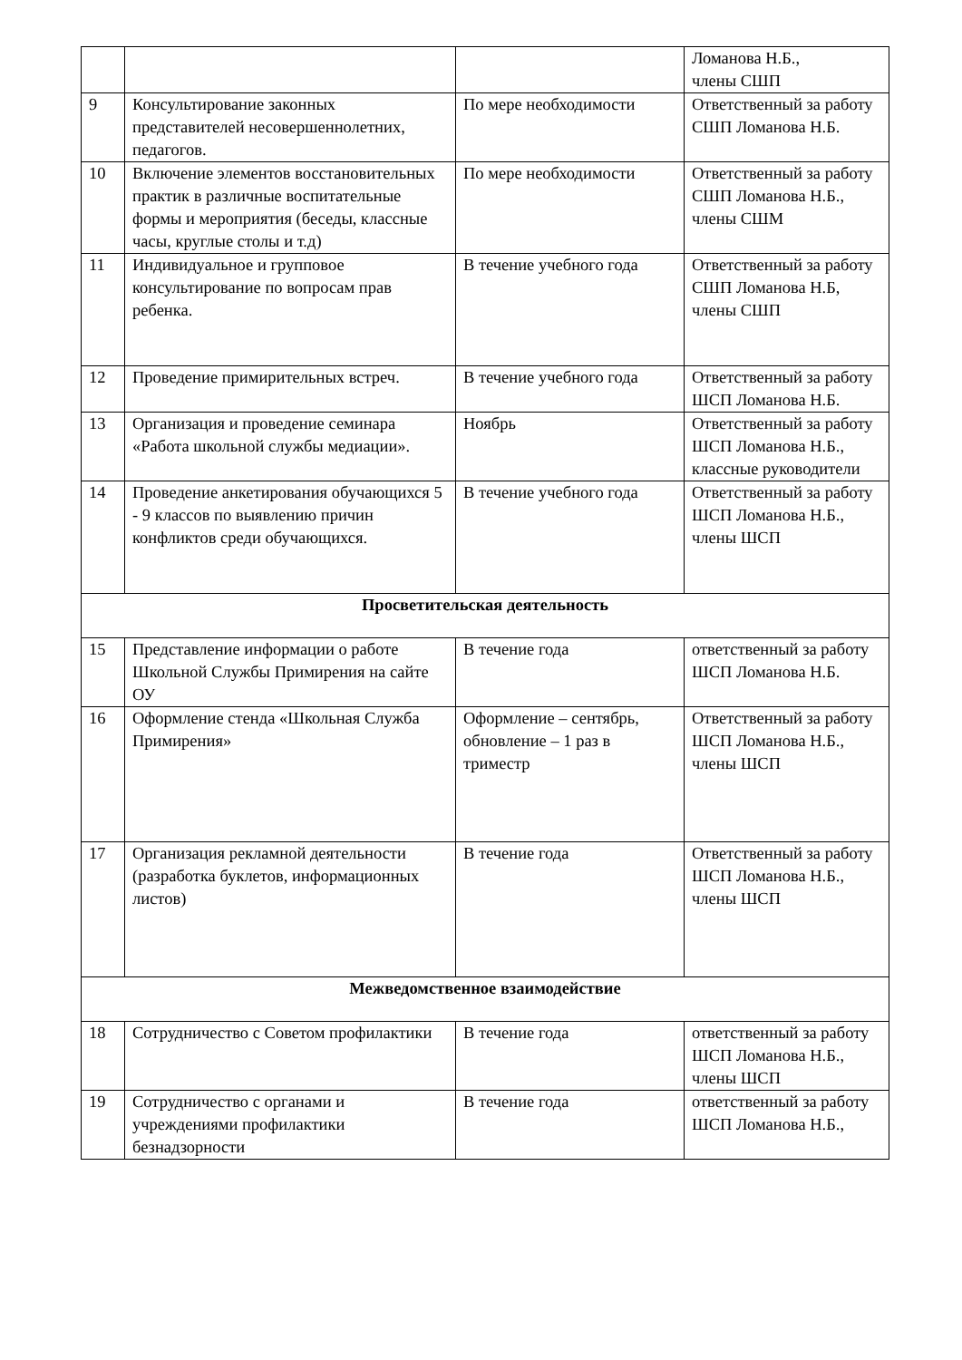| | | | Ломанова Н.Б., члены СШП |
| 9 | Консультирование законных представителей несовершеннолетних, педагогов. | По мере необходимости | Ответственный за работу СШП Ломанова Н.Б. |
| 10 | Включение элементов восстановительных практик в различные воспитательные формы и мероприятия (беседы, классные часы, круглые столы и т.д) | По мере необходимости | Ответственный за работу СШП Ломанова Н.Б., члены СШМ |
| 11 | Индивидуальное и групповое консультирование по вопросам прав ребенка. | В течение учебного года | Ответственный за работу СШП Ломанова Н.Б, члены СШП |
| 12 | Проведение примирительных встреч. | В течение учебного года | Ответственный за работу ШСП Ломанова Н.Б. |
| 13 | Организация и проведение семинара «Работа школьной службы медиации». | Ноябрь | Ответственный за работу ШСП Ломанова Н.Б., классные руководители |
| 14 | Проведение анкетирования обучающихся 5 - 9 классов по выявлению причин конфликтов среди обучающихся. | В течение учебного года | Ответственный за работу ШСП Ломанова Н.Б., члены ШСП |
| Просветительская деятельность | | | |
| 15 | Представление информации о работе Школьной Службы Примирения на сайте ОУ | В течение года | ответственный за работу ШСП Ломанова Н.Б. |
| 16 | Оформление стенда «Школьная Служба Примирения» | Оформление – сентябрь, обновление – 1 раз в триместр | Ответственный за работу ШСП Ломанова Н.Б., члены ШСП |
| 17 | Организация рекламной деятельности (разработка буклетов, информационных листов) | В течение года | Ответственный за работу ШСП Ломанова Н.Б., члены ШСП |
| Межведомственное взаимодействие | | | |
| 18 | Сотрудничество с Советом профилактики | В течение года | ответственный за работу ШСП Ломанова Н.Б., члены ШСП |
| 19 | Сотрудничество с органами и учреждениями профилактики безнадзорности | В течение года | ответственный за работу ШСП Ломанова Н.Б., |